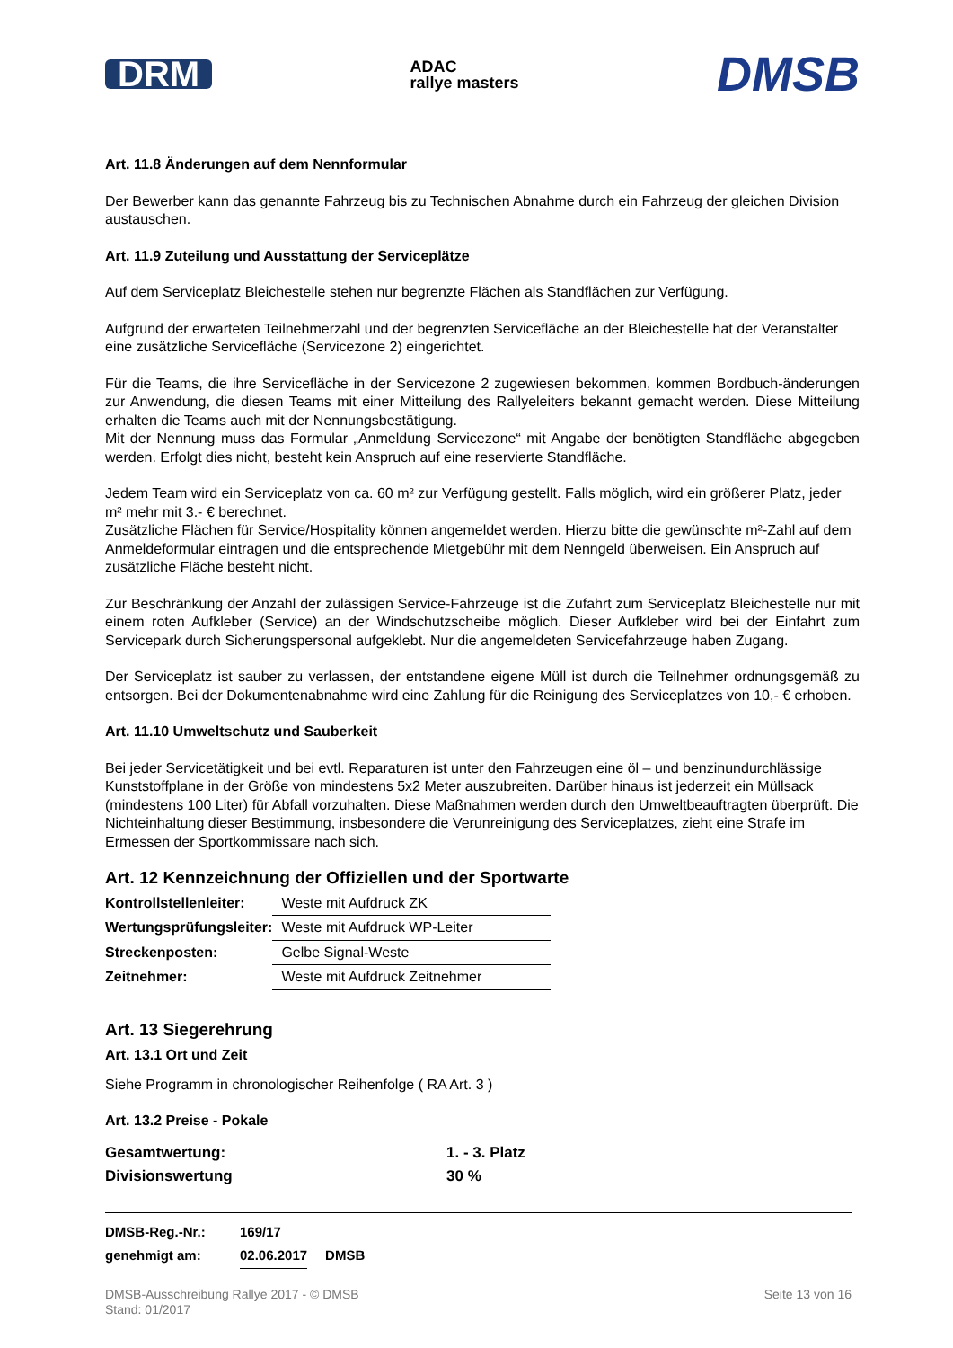DRM ADAC
rallye masters DMSB
Art. 11.8 Änderungen auf dem Nennformular
Der Bewerber kann das genannte Fahrzeug bis zu Technischen Abnahme durch ein Fahrzeug der gleichen Division austauschen.
Art. 11.9 Zuteilung und Ausstattung der Serviceplätze
Auf dem Serviceplatz Bleichestelle stehen nur begrenzte Flächen als Standflächen zur Verfügung.
Aufgrund der erwarteten Teilnehmerzahl und der begrenzten Servicefläche an der Bleichestelle hat der Veranstalter eine zusätzliche Servicefläche (Servicezone 2) eingerichtet.
Für die Teams, die ihre Servicefläche in der Servicezone 2 zugewiesen bekommen, kommen Bordbuch-änderungen zur Anwendung, die diesen Teams mit einer Mitteilung des Rallyeleiters bekannt gemacht werden. Diese Mitteilung erhalten die Teams auch mit der Nennungsbestätigung.
Mit der Nennung muss das Formular „Anmeldung Servicezone“ mit Angabe der benötigten Standfläche abgegeben werden. Erfolgt dies nicht, besteht kein Anspruch auf eine reservierte Standfläche.
Jedem Team wird ein Serviceplatz von ca. 60 m² zur Verfügung gestellt. Falls möglich, wird ein größerer Platz, jeder m² mehr mit 3.- € berechnet.
Zusätzliche Flächen für Service/Hospitality können angemeldet werden. Hierzu bitte die gewünschte m²-Zahl auf dem Anmeldeformular eintragen und die entsprechende Mietgebühr mit dem Nenngeld überweisen. Ein Anspruch auf zusätzliche Fläche besteht nicht.
Zur Beschränkung der Anzahl der zulässigen Service-Fahrzeuge ist die Zufahrt zum Serviceplatz Bleichestelle nur mit einem roten Aufkleber (Service) an der Windschutzscheibe möglich. Dieser Aufkleber wird bei der Einfahrt zum Servicepark durch Sicherungspersonal aufgeklebt. Nur die angemeldeten Servicefahrzeuge haben Zugang.
Der Serviceplatz ist sauber zu verlassen, der entstandene eigene Müll ist durch die Teilnehmer ordnungsgemäß zu entsorgen. Bei der Dokumentenabnahme wird eine Zahlung für die Reinigung des Serviceplatzes von 10,- € erhoben.
Art. 11.10 Umweltschutz und Sauberkeit
Bei jeder Servicetätigkeit und bei evtl. Reparaturen ist unter den Fahrzeugen eine öl – und benzinundurchlässige Kunststoffplane in der Größe von mindestens 5x2 Meter auszubreiten. Darüber hinaus ist jederzeit ein Müllsack (mindestens 100 Liter) für Abfall vorzuhalten. Diese Maßnahmen werden durch den Umweltbeauftragten überprüft. Die Nichteinhaltung dieser Bestimmung, insbesondere die Verunreinigung des Serviceplatzes, zieht eine Strafe im Ermessen der Sportkommissare nach sich.
Art. 12 Kennzeichnung der Offiziellen und der Sportwarte
| Kontrollstellenleiter: | Weste mit Aufdruck ZK |
| Wertungsprüfungsleiter: | Weste mit Aufdruck WP-Leiter |
| Streckenposten: | Gelbe Signal-Weste |
| Zeitnehmer: | Weste mit Aufdruck Zeitnehmer |
Art. 13 Siegerehrung
Art. 13.1 Ort und Zeit
Siehe Programm in chronologischer Reihenfolge ( RA Art. 3 )
Art. 13.2 Preise - Pokale
| Gesamtwertung: | 1. - 3. Platz |
| Divisionswertung | 30 % |
| DMSB-Reg.-Nr.: | 169/17 | |
| genehmigt am: | 02.06.2017 | DMSB |
DMSB-Ausschreibung Rallye 2017 - © DMSB
Stand: 01/2017 Seite 13 von 16